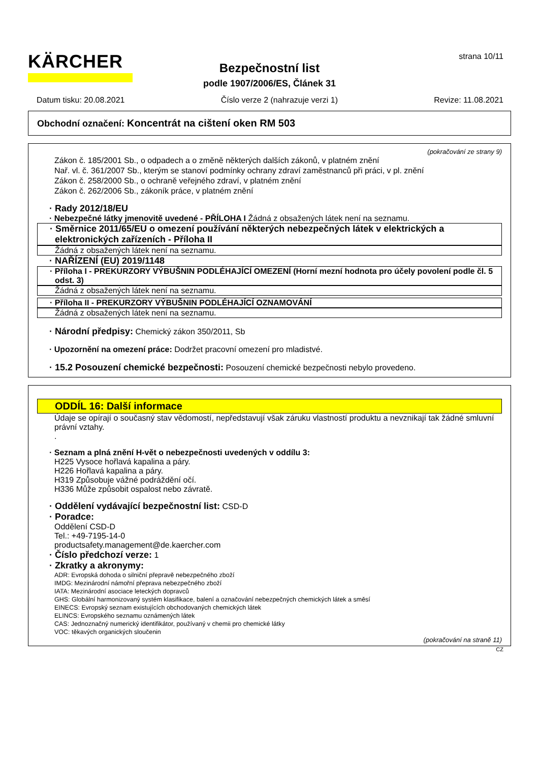KÄRCHER strana 10/11
Bezpečnostní list
podle 1907/2006/ES, Článek 31
Datum tisku: 20.08.2021 Číslo verze 2 (nahrazuje verzi 1) Revize: 11.08.2021
Obchodní označení: Koncentrát na cištení oken RM 503
(pokračování ze strany 9)
Zákon č. 185/2001 Sb., o odpadech a o změně některých dalších zákonů, v platném znění
Nař. vl. č. 361/2007 Sb., kterým se stanoví podmínky ochrany zdraví zaměstnanců při práci, v pl. znění
Zákon č. 258/2000 Sb., o ochraně veřejného zdraví, v platném znění
Zákon č. 262/2006 Sb., zákoník práce, v platném znění
· Rady 2012/18/EU
· Nebezpečné látky jmenovitě uvedené - PŘÍLOHA I Žádná z obsažených látek není na seznamu.
· Směrnice 2011/65/EU o omezení používání některých nebezpečných látek v elektrických a elektronických zařízeních - Příloha II
Žádná z obsažených látek není na seznamu.
· NAŘÍZENÍ (EU) 2019/1148
· Příloha I - PREKURZORY VÝBUŠNIN PODLÉHAJÍCÍ OMEZENÍ (Horní mezní hodnota pro účely povolení podle čl. 5 odst. 3)
Žádná z obsažených látek není na seznamu.
· Příloha II - PREKURZORY VÝBUŠNIN PODLÉHAJÍCÍ OZNAMOVÁNÍ
Žádná z obsažených látek není na seznamu.
· Národní předpisy: Chemický zákon 350/2011, Sb
· Upozornění na omezení práce: Dodržet pracovní omezení pro mladistvé.
· 15.2 Posouzení chemické bezpečnosti: Posouzení chemické bezpečnosti nebylo provedeno.
ODDÍL 16: Další informace
Údaje se opírají o současný stav vědomostí, nepředstavují však záruku vlastností produktu a nevznikají tak žádné smluvní právní vztahy.
.
· Seznam a plná znění H-vět o nebezpečnosti uvedených v oddílu 3:
H225 Vysoce hořlavá kapalina a páry.
H226 Hořlavá kapalina a páry.
H319 Způsobuje vážné podráždění očí.
H336 Může způsobit ospalost nebo závratě.
· Oddělení vydávající bezpečnostní list: CSD-D
· Poradce:
Oddělení CSD-D
Tel.: +49-7195-14-0
productsafety.management@de.kaercher.com
· Číslo předchozí verze: 1
· Zkratky a akronymy:
ADR: Evropská dohoda o silniční přepravě nebezpečného zboží
IMDG: Mezinárodní námořní přeprava nebezpečného zboží
IATA: Mezinárodní asociace leteckých dopravců
GHS: Globální harmonizovaný systém klasifikace, balení a označování nebezpečných chemických látek a směsí
EINECS: Evropský seznam existujících obchodovaných chemických látek
ELINCS: Evropského seznamu oznámených látek
CAS: Jednoznačný numerický identifikátor, používaný v chemii pro chemické látky
VOC: těkavých organických sloučenin
(pokračování na straně 11)
CZ